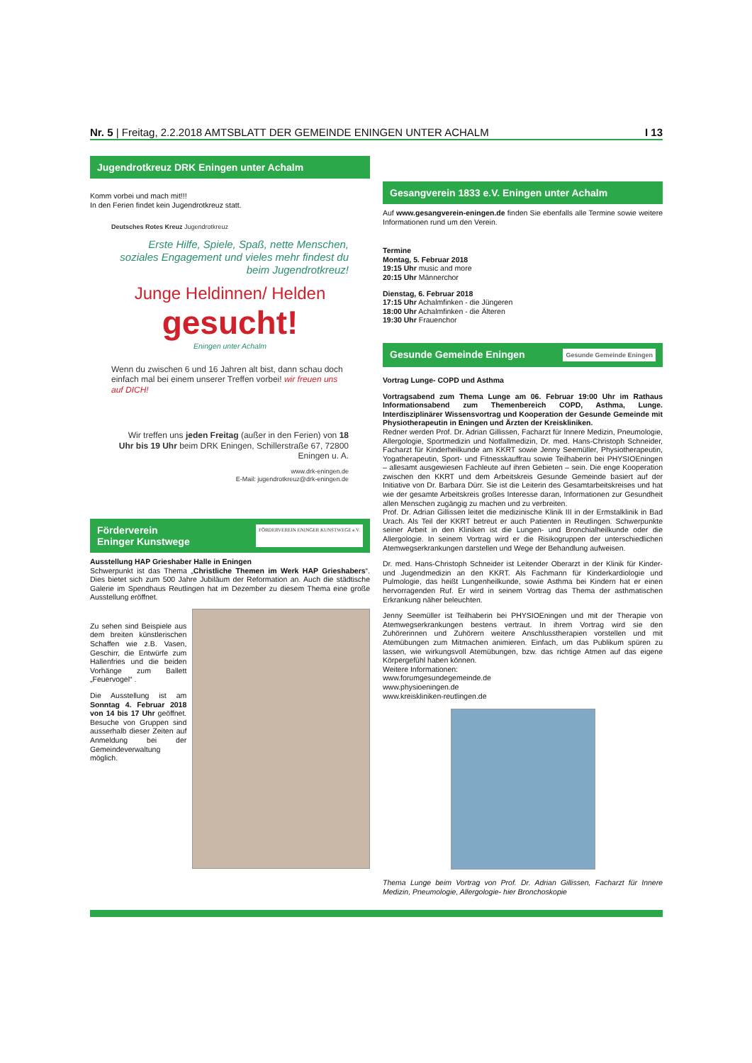Nr. 5 | Freitag, 2.2.2018 AMTSBLATT DER GEMEINDE ENINGEN UNTER ACHALM I 13
Jugendrotkreuz DRK Eningen unter Achalm
Komm vorbei und mach mit!!!
In den Ferien findet kein Jugendrotkreuz statt.
Deutsches Rotes Kreuz Jugendrotkreuz
Erste Hilfe, Spiele, Spaß, nette Menschen, soziales Engagement und vieles mehr findest du beim Jugendrotkreuz!
Junge Heldinnen/ Helden
gesucht!
Eningen unter Achalm
Wenn du zwischen 6 und 16 Jahren alt bist, dann schau doch einfach mal bei einem unserer Treffen vorbei! wir freuen uns auf DICH!
Wir treffen uns jeden Freitag (außer in den Ferien) von 18 Uhr bis 19 Uhr beim DRK Eningen, Schillerstraße 67, 72800 Eningen u. A.
www.drk-eningen.de
E-Mail: jugendrotkreuz@drk-eningen.de
Förderverein
Eninger Kunstwege FÖRDERVEREIN ENINGER KUNSTWEGE e.V.
Ausstellung HAP Grieshaber Halle in Eningen
Schwerpunkt ist das Thema „Christliche Themen im Werk HAP Grieshabers“. Dies bietet sich zum 500 Jahre Jubiläum der Reformation an. Auch die städtische Galerie im Spendhaus Reutlingen hat im Dezember zu diesem Thema eine große Ausstellung eröffnet.
Zu sehen sind Beispiele aus dem breiten künstlerischen Schaffen wie z.B. Vasen, Geschirr, die Entwürfe zum Hallenfries und die beiden Vorhänge zum Ballett „Feuervogel“ .
Die Ausstellung ist am Sonntag 4. Februar 2018 von 14 bis 17 Uhr geöffnet. Besuche von Gruppen sind ausserhalb dieser Zeiten auf Anmeldung bei der Gemeindeverwaltung möglich.
Gesangverein 1833 e.V. Eningen unter Achalm
Auf www.gesangverein-eningen.de finden Sie ebenfalls alle Termine sowie weitere Informationen rund um den Verein.
Termine
Montag, 5. Februar 2018
19:15 Uhr music and more
20:15 Uhr Männerchor
Dienstag, 6. Februar 2018
17:15 Uhr Achalmfinken - die Jüngeren
18:00 Uhr Achalmfinken - die Älteren
19:30 Uhr Frauenchor
Gesunde Gemeinde Eningen Gesunde Gemeinde Eningen
Vortrag Lunge- COPD und Asthma
Vortragsabend zum Thema Lunge am 06. Februar 19:00 Uhr im Rathaus Informationsabend zum Themenbereich COPD, Asthma, Lunge. Interdisziplinärer Wissensvortrag und Kooperation der Gesunde Gemeinde mit Physiotherapeutin in Eningen und Ärzten der Kreiskliniken.
Redner werden Prof. Dr. Adrian Gillissen, Facharzt für Innere Medizin, Pneumologie, Allergologie, Sportmedizin und Notfallmedizin, Dr. med. Hans-Christoph Schneider, Facharzt für Kinderheilkunde am KKRT sowie Jenny Seemüller, Physiotherapeutin, Yogatherapeutin, Sport- und Fitnesskauffrau sowie Teilhaberin bei PHYSIOEningen – allesamt ausgewiesen Fachleute auf ihren Gebieten – sein. Die enge Kooperation zwischen den KKRT und dem Arbeitskreis Gesunde Gemeinde basiert auf der Initiative von Dr. Barbara Dürr. Sie ist die Leiterin des Gesamtarbeitskreises und hat wie der gesamte Arbeitskreis großes Interesse daran, Informationen zur Gesundheit allen Menschen zugängig zu machen und zu verbreiten.
Prof. Dr. Adrian Gillissen leitet die medizinische Klinik III in der Ermstalklinik in Bad Urach. Als Teil der KKRT betreut er auch Patienten in Reutlingen. Schwerpunkte seiner Arbeit in den Kliniken ist die Lungen- und Bronchialheilkunde oder die Allergologie. In seinem Vortrag wird er die Risikogruppen der unterschiedlichen Atemwegserkrankungen darstellen und Wege der Behandlung aufweisen.
Dr. med. Hans-Christoph Schneider ist Leitender Oberarzt in der Klinik für Kinder- und Jugendmedizin an den KKRT. Als Fachmann für Kinderkardiologie und Pulmologie, das heißt Lungenheilkunde, sowie Asthma bei Kindern hat er einen hervorragenden Ruf. Er wird in seinem Vortrag das Thema der asthmatischen Erkrankung näher beleuchten.
Jenny Seemüller ist Teilhaberin bei PHYSIOEningen und mit der Therapie von Atemwegserkrankungen bestens vertraut. In ihrem Vortrag wird sie den Zuhörerinnen und Zuhörern weitere Anschlusstherapien vorstellen und mit Atemübungen zum Mitmachen animieren. Einfach, um das Publikum spüren zu lassen, wie wirkungsvoll Atemübungen, bzw. das richtige Atmen auf das eigene Körpergefühl haben können.
Weitere Informationen:
www.forumgesundegemeinde.de
www.physioeningen.de
www.kreiskliniken-reutlingen.de
Thema Lunge beim Vortrag von Prof. Dr. Adrian Gillissen, Facharzt für Innere Medizin, Pneumologie, Allergologie- hier Bronchoskopie